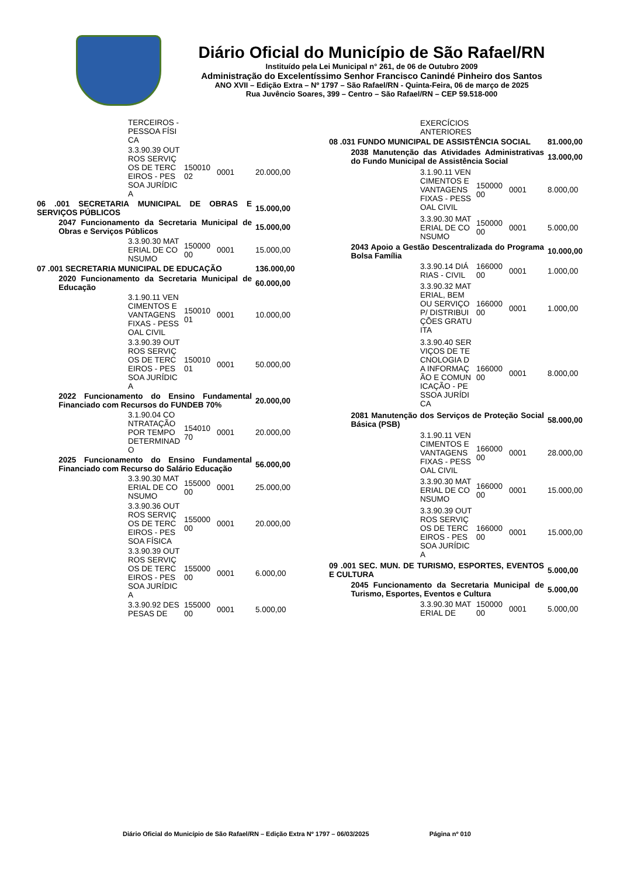Diário Oficial do Município de São Rafael/RN
Instituído pela Lei Municipal n° 261, de 06 de Outubro 2009
Administração do Excelentíssimo Senhor Francisco Canindé Pinheiro dos Santos
ANO XVII – Edição Extra – Nº 1797 – São Rafael/RN - Quinta-Feira, 06 de março de 2025
Rua Juvêncio Soares, 399 – Centro – São Rafael/RN – CEP 59.518-000
| | | TERCEIROS - PESSOA FÍSICA | | | |
| | | 3.3.90.39 OUTROS SERVIÇOS DE TERCEIROS - PESSOA JURÍDICA | 15001002 | 0001 | 20.000,00 |
| 06 .001 SECRETARIA MUNICIPAL DE OBRAS E SERVIÇOS PÚBLICOS | | | | | 15.000,00 |
| | 2047 Funcionamento da Secretaria Municipal de Obras e Serviços Públicos | | | | 15.000,00 |
| | | 3.3.90.30 MATERIAL DE CONSUMO | 15000000 | 0001 | 15.000,00 |
| 07 .001 SECRETARIA MUNICIPAL DE EDUCAÇÃO | | | | | 136.000,00 |
| | 2020 Funcionamento da Secretaria Municipal de Educação | | | | 60.000,00 |
| | | 3.1.90.11 VENCIMENTOS E VANTAGENS FIXAS - PESSOAL CIVIL | 15001001 | 0001 | 10.000,00 |
| | | 3.3.90.39 OUTROS SERVIÇOS DE TERCEIROS - PESSOA JURÍDICA | 15001001 | 0001 | 50.000,00 |
| | 2022 Funcionamento do Ensino Fundamental Financiado com Recursos do FUNDEB 70% | | | | 20.000,00 |
| | | 3.1.90.04 CONTRATAÇÃO POR TEMPO DETERMINADO | 15401070 | 0001 | 20.000,00 |
| | 2025 Funcionamento do Ensino Fundamental Financiado com Recurso do Salário Educação | | | | 56.000,00 |
| | | 3.3.90.30 MATERIAL DE CONSUMO | 15500000 | 0001 | 25.000,00 |
| | | 3.3.90.36 OUTROS SERVIÇOS DE TERCEIROS - PESSOA FÍSICA | 15500000 | 0001 | 20.000,00 |
| | | 3.3.90.39 OUTROS SERVIÇOS DE TERCEIROS - PESSOA JURÍDICA | 15500000 | 0001 | 6.000,00 |
| | | 3.3.90.92 DESPESAS DE | 15500000 | 0001 | 5.000,00 |
| | | EXERCÍCIOS ANTERIORES | | | |
| 08 .031 FUNDO MUNICIPAL DE ASSISTÊNCIA SOCIAL | | | | | 81.000,00 |
| | 2038 Manutenção das Atividades Administrativas do Fundo Municipal de Assistência Social | | | | 13.000,00 |
| | | 3.1.90.11 VENCIMENTOS E VANTAGENS FIXAS - PESSOAL CIVIL | 15000000 | 0001 | 8.000,00 |
| | | 3.3.90.30 MATERIAL DE CONSUMO | 15000000 | 0001 | 5.000,00 |
| | 2043 Apoio a Gestão Descentralizada do Programa Bolsa Família | | | | 10.000,00 |
| | | 3.3.90.14 DIÁRIAS - CIVIL | 16600000 | 0001 | 1.000,00 |
| | | 3.3.90.32 MATERIAL, BEM OU SERVIÇO P/ DISTRIBUIÇÕES GRATUITA | 16600000 | 0001 | 1.000,00 |
| | | 3.3.90.40 SERVIÇOS DE TECNOLOGIA DA INFORMAÇÃO E COMUNICAÇÃO - PESSOA JURÍDICA | 16600000 | 0001 | 8.000,00 |
| | 2081 Manutenção dos Serviços de Proteção Social Básica (PSB) | | | | 58.000,00 |
| | | 3.1.90.11 VENCIMENTOS E VANTAGENS FIXAS - PESSOAL CIVIL | 16600000 | 0001 | 28.000,00 |
| | | 3.3.90.30 MATERIAL DE CONSUMO | 16600000 | 0001 | 15.000,00 |
| | | 3.3.90.39 OUTROS SERVIÇOS DE TERCEIROS - PESSOA JURÍDICA | 16600000 | 0001 | 15.000,00 |
| 09 .001 SEC. MUN. DE TURISMO, ESPORTES, EVENTOS E CULTURA | | | | | 5.000,00 |
| | 2045 Funcionamento da Secretaria Municipal de Turismo, Esportes, Eventos e Cultura | | | | 5.000,00 |
| | | 3.3.90.30 MATERIAL DE | 15000000 | 0001 | 5.000,00 |
Diário Oficial do Município de São Rafael/RN – Edição Extra Nº 1797 – 06/03/2025 Página nº 010